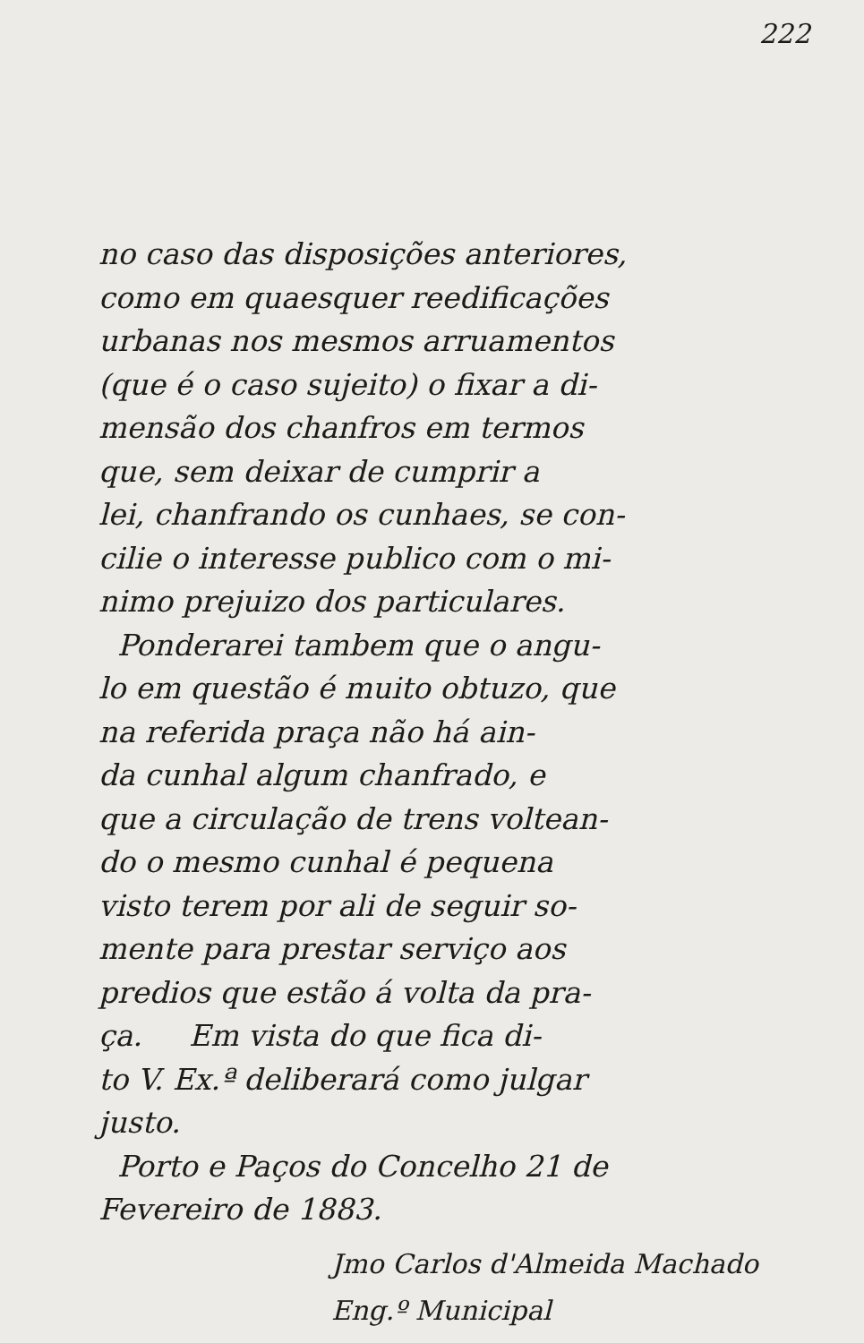222
no caso das disposições anteriores,
como em quaesquer reedificações
urbanas nos mesmos arruamentos
(que é o caso sujeito) o fixar a di-
mensão dos chanfros em termos
que, sem deixar de cumprir a
lei, chanfrando os cunhaes, se con-
cilie o interesse publico com o mi-
nimo prejuizo dos particulares.
Ponderarei tambem que o angu-
lo em questão é muito obtuzo, que
na referida praça não há ain-
da cunhal algum chanfrado, e
que a circulação de trens voltean-
do o mesmo cunhal é pequena
visto terem por ali de seguir so-
mente para prestar serviço aos
predios que estão á volta da pra-
ça. Em vista do que fica di-
to V. Ex.ª deliberará como julgar
justo.
Porto e Paços do Concelho 21 de
Fevereiro de 1883.
Jmo Carlos d'Almeida Machado
Eng.º Municipal